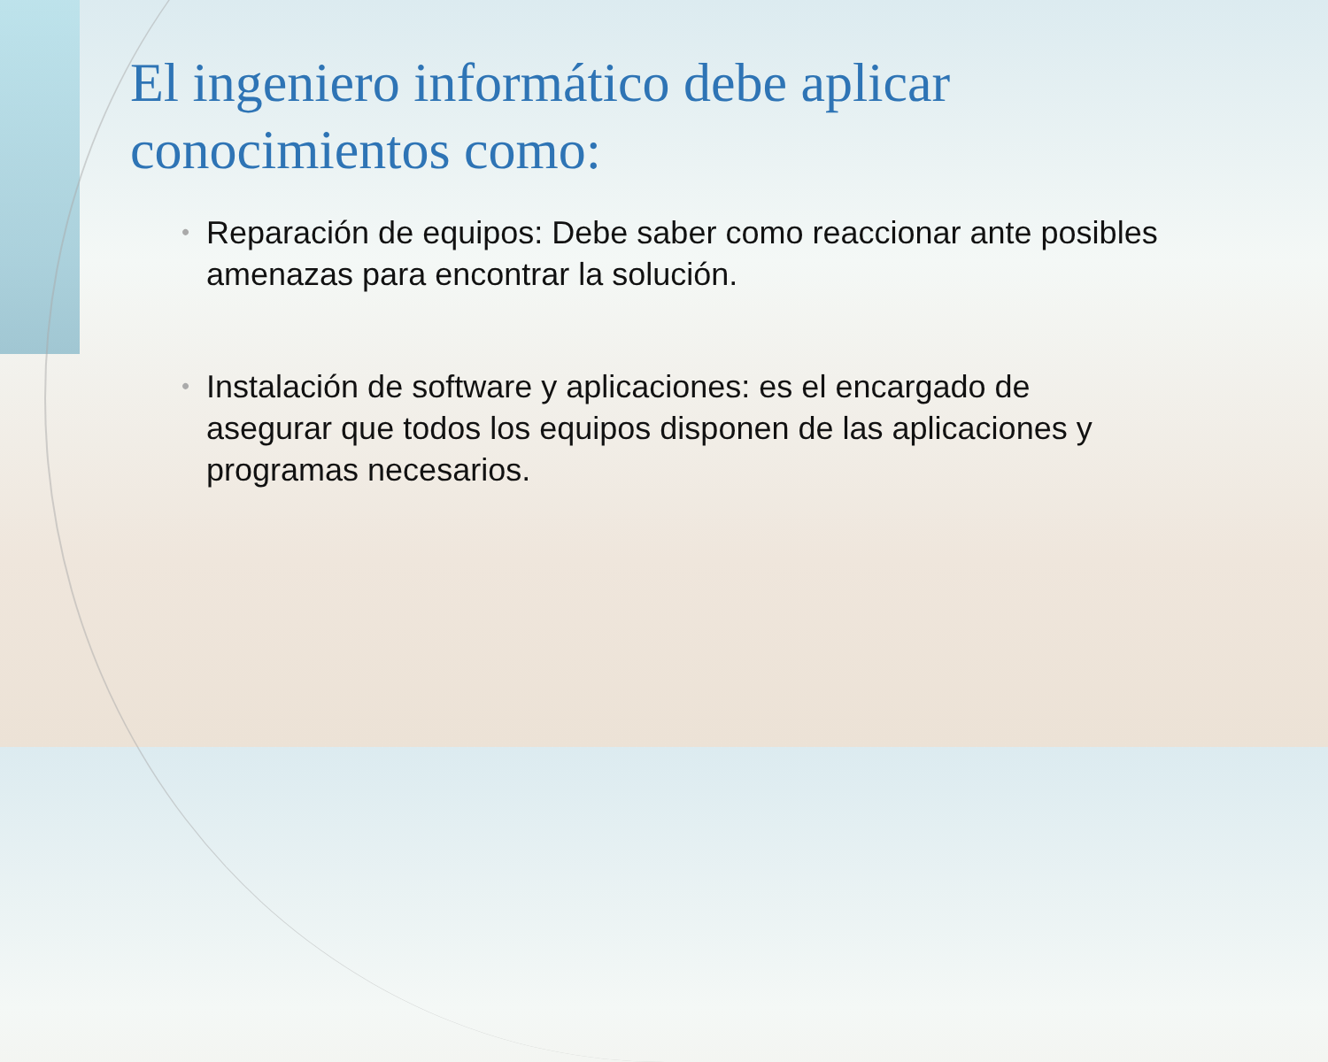El ingeniero informático debe aplicar conocimientos como:
• Reparación de equipos: Debe saber como reaccionar ante posibles amenazas para encontrar la solución.
• Instalación de software y aplicaciones: es el encargado de asegurar que todos los equipos disponen de las aplicaciones y programas necesarios.